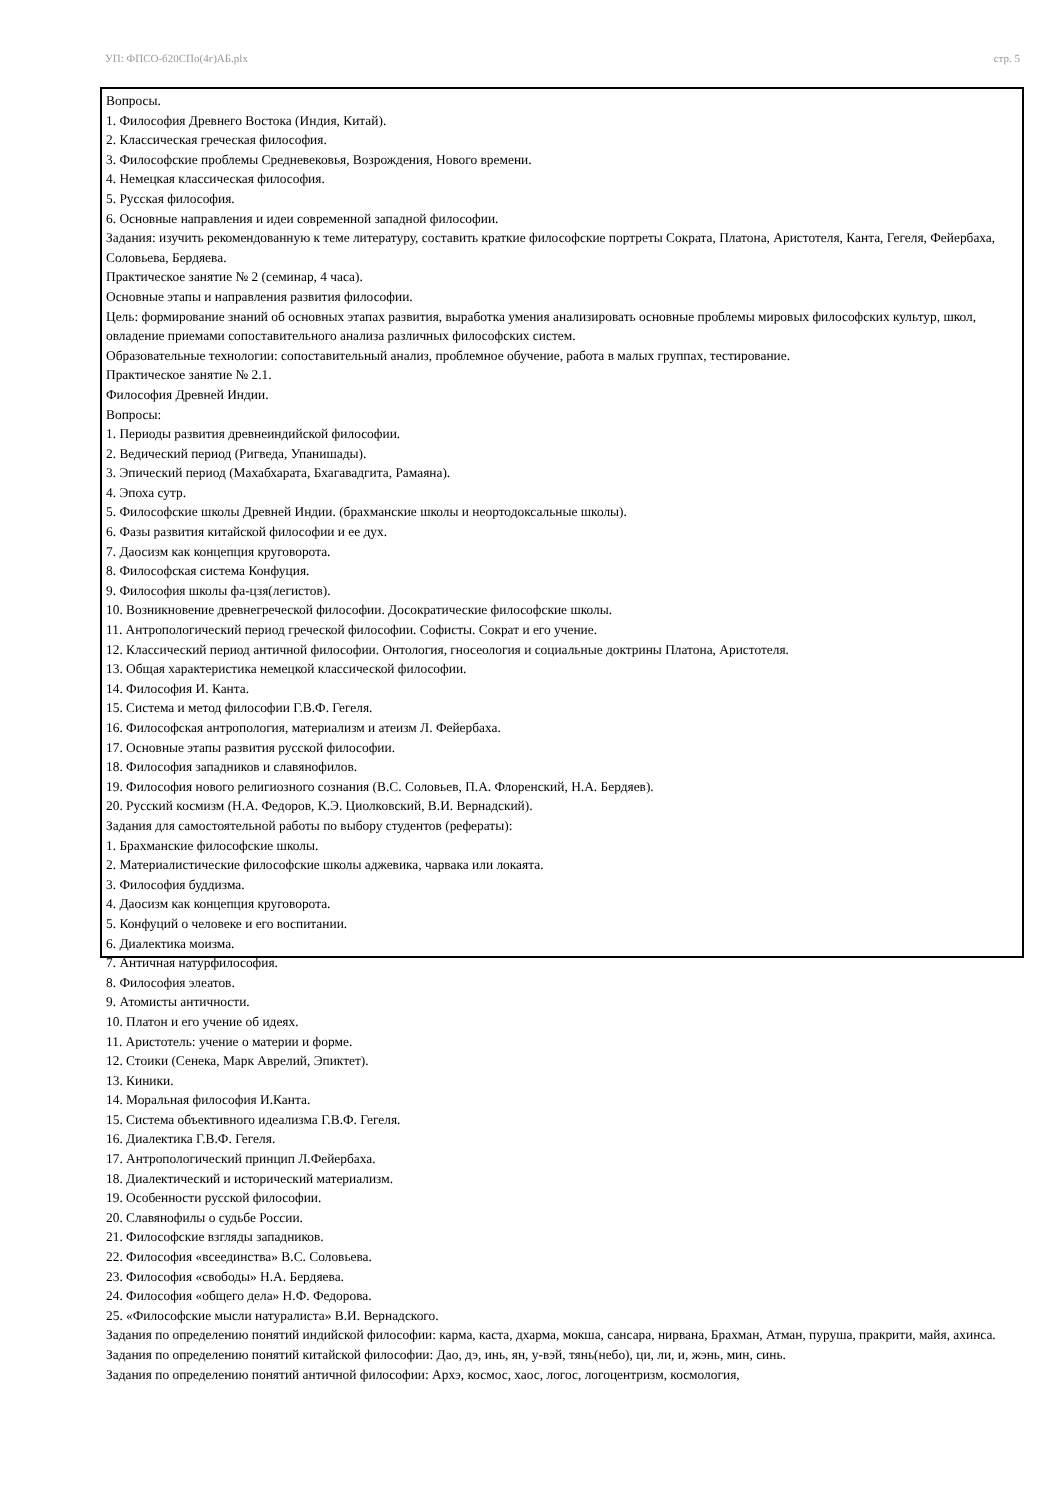УП: ФПСО-б20СПо(4г)АБ.plx стр. 5
Вопросы.
1. Философия Древнего Востока (Индия, Китай).
2. Классическая греческая философия.
3. Философские проблемы Средневековья, Возрождения, Нового времени.
4. Немецкая классическая философия.
5. Русская философия.
6. Основные направления и идеи современной западной философии.
Задания: изучить рекомендованную к теме литературу, составить краткие философские портреты Сократа, Платона, Аристотеля, Канта, Гегеля, Фейербаха, Соловьева, Бердяева.
Практическое занятие № 2 (семинар, 4 часа).
Основные этапы и направления развития философии.
Цель: формирование знаний об основных этапах развития, выработка умения анализировать основные проблемы мировых философских культур, школ, овладение приемами сопоставительного анализа различных философских систем.
Образовательные технологии: сопоставительный анализ, проблемное обучение, работа в малых группах, тестирование.
Практическое занятие № 2.1.
Философия Древней Индии.
Вопросы:
1. Периоды развития древнеиндийской философии.
2. Ведический период (Ригведа, Упанишады).
3. Эпический период (Махабхарата, Бхагавадгита, Рамаяна).
4. Эпоха сутр.
5. Философские школы Древней Индии. (брахманские школы и неортодоксальные школы).
6. Фазы развития китайской философии и ее дух.
7. Даосизм как концепция круговорота.
8. Философская система Конфуция.
9. Философия школы фа-цзя(легистов).
10. Возникновение древнегреческой философии. Досократические философские школы.
11. Антропологический период греческой философии. Софисты. Сократ и его учение.
12. Классический период античной философии. Онтология, гносеология и социальные доктрины Платона, Аристотеля.
13. Общая характеристика немецкой классической философии.
14. Философия И. Канта.
15. Система и метод философии Г.В.Ф. Гегеля.
16. Философская антропология, материализм и атеизм Л. Фейербаха.
17. Основные этапы развития русской философии.
18. Философия западников и славянофилов.
19. Философия нового религиозного сознания (В.С. Соловьев, П.А. Флоренский, Н.А. Бердяев).
20. Русский космизм (Н.А. Федоров, К.Э. Циолковский, В.И. Вернадский).
Задания для самостоятельной работы по выбору студентов (рефераты):
1. Брахманские философские школы.
2. Материалистические философские школы аджевика, чарвака или локаята.
3. Философия буддизма.
4. Даосизм как концепция круговорота.
5. Конфуций о человеке и его воспитании.
6. Диалектика моизма.
7. Античная натурфилософия.
8. Философия элеатов.
9. Атомисты античности.
10. Платон и его учение об идеях.
11. Аристотель: учение о материи и форме.
12. Стоики (Сенека, Марк Аврелий, Эпиктет).
13. Киники.
14. Моральная философия И.Канта.
15. Система объективного идеализма Г.В.Ф. Гегеля.
16. Диалектика Г.В.Ф. Гегеля.
17. Антропологический принцип Л.Фейербаха.
18. Диалектический и исторический материализм.
19. Особенности русской философии.
20. Славянофилы о судьбе России.
21. Философские взгляды западников.
22. Философия «всеединства» В.С. Соловьева.
23. Философия «свободы» Н.А. Бердяева.
24. Философия «общего дела» Н.Ф. Федорова.
25. «Философские мысли натуралиста» В.И. Вернадского.
Задания по определению понятий индийской философии: карма, каста, дхарма, мокша, сансара, нирвана, Брахман, Атман, пуруша, пракрити, майя, ахинса.
Задания по определению понятий китайской философии: Дао, дэ, инь, ян, у-вэй, тянь(небо), ци, ли, и, жэнь, мин, синь.
Задания по определению понятий античной философии: Архэ, космос, хаос, логос, логоцентризм, космология,